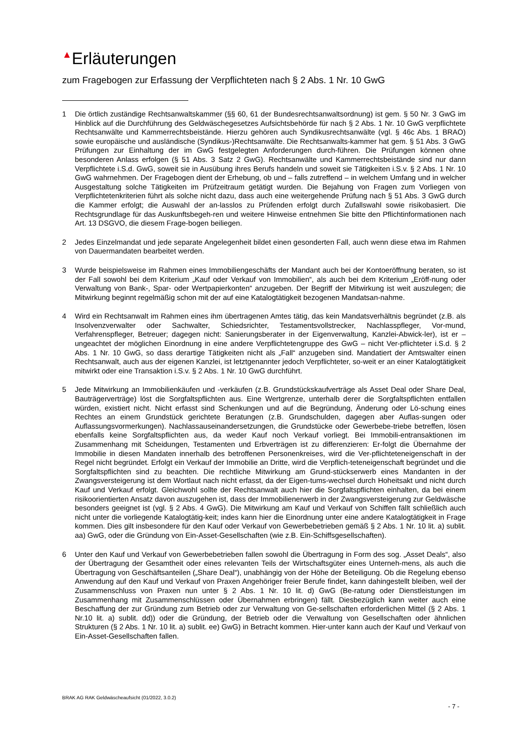▲Erläuterungen
zum Fragebogen zur Erfassung der Verpflichteten nach § 2 Abs. 1 Nr. 10 GwG
1 Die örtlich zuständige Rechtsanwaltskammer (§§ 60, 61 der Bundesrechtsanwaltsordnung) ist gem. § 50 Nr. 3 GwG im Hinblick auf die Durchführung des Geldwäschegesetzes Aufsichtsbehörde für nach § 2 Abs. 1 Nr. 10 GwG verpflichtete Rechtsanwälte und Kammerrechtsbeistände. Hierzu gehören auch Syndikusrechtsanwälte (vgl. § 46c Abs. 1 BRAO) sowie europäische und ausländische (Syndikus-)Rechtsanwälte. Die Rechtsanwalts-kammer hat gem. § 51 Abs. 3 GwG Prüfungen zur Einhaltung der im GwG festgelegten Anforderungen durch-führen. Die Prüfungen können ohne besonderen Anlass erfolgen (§ 51 Abs. 3 Satz 2 GwG). Rechtsanwälte und Kammerrechtsbeistände sind nur dann Verpflichtete i.S.d. GwG, soweit sie in Ausübung ihres Berufs handeln und soweit sie Tätigkeiten i.S.v. § 2 Abs. 1 Nr. 10 GwG wahrnehmen. Der Fragebogen dient der Erhebung, ob und – falls zutreffend – in welchem Umfang und in welcher Ausgestaltung solche Tätigkeiten im Prüfzeitraum getätigt wurden. Die Bejahung von Fragen zum Vorliegen von Verpflichtetenkriterien führt als solche nicht dazu, dass auch eine weitergehende Prüfung nach § 51 Abs. 3 GwG durch die Kammer erfolgt; die Auswahl der an-lasslos zu Prüfenden erfolgt durch Zufallswahl sowie risikobasiert. Die Rechtsgrundlage für das Auskunftsbegeh-ren und weitere Hinweise entnehmen Sie bitte den Pflichtinformationen nach Art. 13 DSGVO, die diesem Frage-bogen beiliegen.
2 Jedes Einzelmandat und jede separate Angelegenheit bildet einen gesonderten Fall, auch wenn diese etwa im Rahmen von Dauermandaten bearbeitet werden.
3 Wurde beispielsweise im Rahmen eines Immobiliengeschäfts der Mandant auch bei der Kontoeröffnung beraten, so ist der Fall sowohl bei dem Kriterium „Kauf oder Verkauf von Immobilien“, als auch bei dem Kriterium „Eröff-nung oder Verwaltung von Bank-, Spar- oder Wertpapierkonten“ anzugeben. Der Begriff der Mitwirkung ist weit auszulegen; die Mitwirkung beginnt regelmäßig schon mit der auf eine Katalogtätigkeit bezogenen Mandatsan-nahme.
4 Wird ein Rechtsanwalt im Rahmen eines ihm übertragenen Amtes tätig, das kein Mandatsverhältnis begründet (z.B. als Insolvenzverwalter oder Sachwalter, Schiedsrichter, Testamentsvollstrecker, Nachlasspfleger, Vor-mund, Verfahrenspfleger, Betreuer; dagegen nicht: Sanierungsberater in der Eigenverwaltung, Kanzlei-Abwick-ler), ist er – ungeachtet der möglichen Einordnung in eine andere Verpflichtetengruppe des GwG – nicht Ver-pflichteter i.S.d. § 2 Abs. 1 Nr. 10 GwG, so dass derartige Tätigkeiten nicht als „Fall“ anzugeben sind. Mandatiert der Amtswalter einen Rechtsanwalt, auch aus der eigenen Kanzlei, ist letztgenannter jedoch Verpflichteter, so-weit er an einer Katalogtätigkeit mitwirkt oder eine Transaktion i.S.v. § 2 Abs. 1 Nr. 10 GwG durchführt.
5 Jede Mitwirkung an Immobilienkäufen und -verkäufen (z.B. Grundstückskaufverträge als Asset Deal oder Share Deal, Bauträgerverträge) löst die Sorgfaltspflichten aus. Eine Wertgrenze, unterhalb derer die Sorgfaltspflichten entfallen würden, existiert nicht. Nicht erfasst sind Schenkungen und auf die Begründung, Änderung oder Lö-schung eines Rechtes an einem Grundstück gerichtete Beratungen (z.B. Grundschulden, dagegen aber Auflas-sungen oder Auflassungsvormerkungen). Nachlassauseinandersetzungen, die Grundstücke oder Gewerbebe-triebe betreffen, lösen ebenfalls keine Sorgfaltspflichten aus, da weder Kauf noch Verkauf vorliegt. Bei Immobili-entransaktionen im Zusammenhang mit Scheidungen, Testamenten und Erbverträgen ist zu differenzieren: Er-folgt die Übernahme der Immobilie in diesen Mandaten innerhalb des betroffenen Personenkreises, wird die Ver-pflichteteneigenschaft in der Regel nicht begründet. Erfolgt ein Verkauf der Immobilie an Dritte, wird die Verpflich-teteneigenschaft begründet und die Sorgfaltspflichten sind zu beachten. Die rechtliche Mitwirkung am Grund-stückserwerb eines Mandanten in der Zwangsversteigerung ist dem Wortlaut nach nicht erfasst, da der Eigen-tums-wechsel durch Hoheitsakt und nicht durch Kauf und Verkauf erfolgt. Gleichwohl sollte der Rechtsanwalt auch hier die Sorgfaltspflichten einhalten, da bei einem risikoorientierten Ansatz davon auszugehen ist, dass der Immobilienerwerb in der Zwangsversteigerung zur Geldwäsche besonders geeignet ist (vgl. § 2 Abs. 4 GwG). Die Mitwirkung am Kauf und Verkauf von Schiffen fällt schließlich auch nicht unter die vorliegende Katalogtätig-keit; indes kann hier die Einordnung unter eine andere Katalogtätigkeit in Frage kommen. Dies gilt insbesondere für den Kauf oder Verkauf von Gewerbebetrieben gemäß § 2 Abs. 1 Nr. 10 lit. a) sublit. aa) GwG, oder die Gründung von Ein-Asset-Gesellschaften (wie z.B. Ein-Schiffsgesellschaften).
6 Unter den Kauf und Verkauf von Gewerbebetrieben fallen sowohl die Übertragung in Form des sog. „Asset Deals“, also der Übertragung der Gesamtheit oder eines relevanten Teils der Wirtschaftsgüter eines Unterneh-mens, als auch die Übertragung von Geschäftsanteilen („Share Deal“), unabhängig von der Höhe der Beteiligung. Ob die Regelung ebenso Anwendung auf den Kauf und Verkauf von Praxen Angehöriger freier Berufe findet, kann dahingestellt bleiben, weil der Zusammenschluss von Praxen nun unter § 2 Abs. 1 Nr. 10 lit. d) GwG (Be-ratung oder Dienstleistungen im Zusammenhang mit Zusammenschlüssen oder Übernahmen erbringen) fällt. Diesbezüglich kann weiter auch eine Beschaffung der zur Gründung zum Betrieb oder zur Verwaltung von Ge-sellschaften erforderlichen Mittel (§ 2 Abs. 1 Nr.10 lit. a) sublit. dd)) oder die Gründung, der Betrieb oder die Verwaltung von Gesellschaften oder ähnlichen Strukturen (§ 2 Abs. 1 Nr. 10 lit. a) sublit. ee) GwG) in Betracht kommen. Hier-unter kann auch der Kauf und Verkauf von Ein-Asset-Gesellschaften fallen.
BRAK AG RAK Geldwäscheaufsicht (01/2022, 3.0.2)
- 7 -